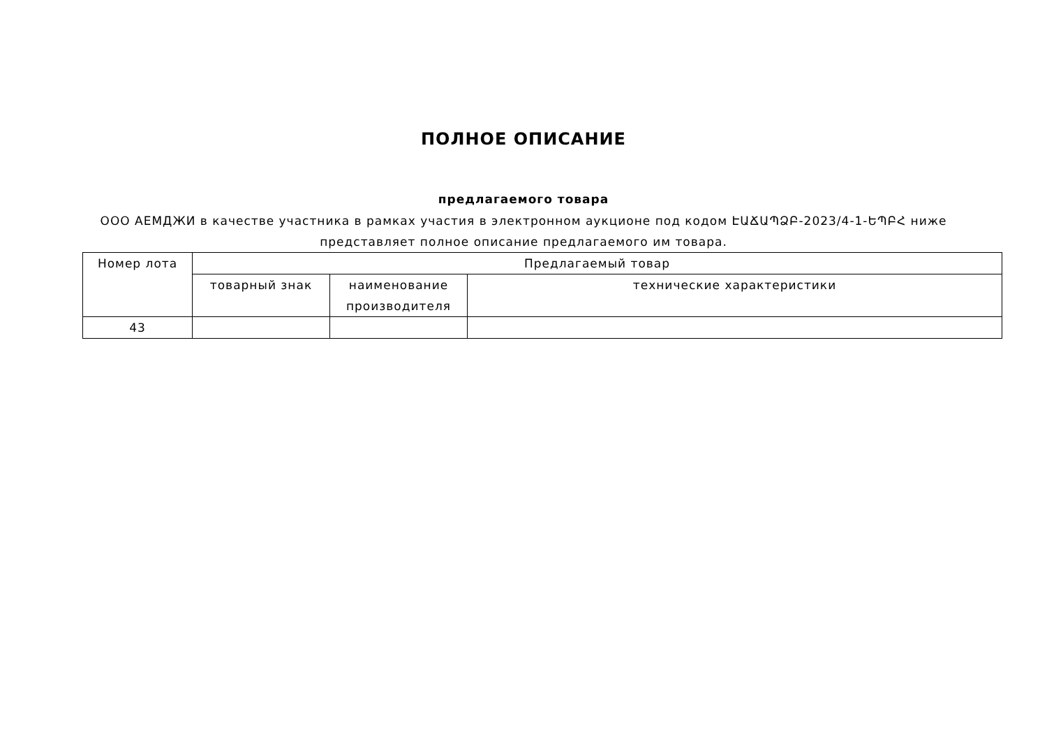ПОЛНОЕ ОПИСАНИЕ
предлагаемого товара
ООО АЕМДЖИ в качестве участника в рамках участия в электронном аукционе под кодом ԷԱՃԱՊՁԲ-2023/4-1-ԵՊԲՀ ниже представляет полное описание предлагаемого им товара.
| Номер лота | Предлагаемый товар | | |
| --- | --- | --- | --- |
| | товарный знак | наименование производителя | технические характеристики |
| 43 | | | |